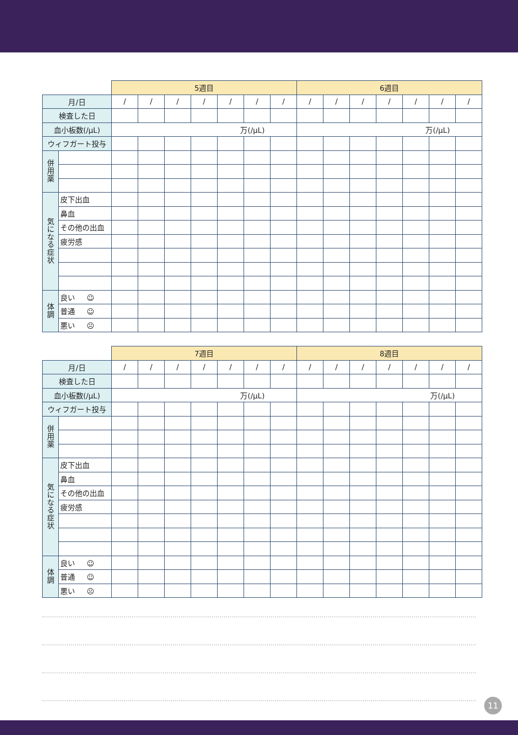| | | 5週目 | | | | | | | 6週目 | | | | | | |
| --- | --- | --- | --- | --- | --- | --- | --- | --- | --- | --- | --- | --- | --- | --- | --- |
| 月/日 | | / | / | / | / | / | / | / | / | / | / | / | / | / | / |
| 検査した日 | | | | | | | | | | | | | | | |
| 血小板数(/μL) | | 万(/μL) | | | | | | | 万(/μL) | | | | | | |
| ウィフガート投与 | | | | | | | | | | | | | | | |
| 併 用 薬 | | | | | | | | | | | | | | | |
| 気 に な る 症 状 | 皮下出血 | | | | | | | | | | | | | | |
| | 鼻血 | | | | | | | | | | | | | | |
| | その他の出血 | | | | | | | | | | | | | | |
| | 疲労感 | | | | | | | | | | | | | | |
| 体 調 | 良い ☺ | | | | | | | | | | | | | | |
| | 普通 ☺ | | | | | | | | | | | | | | |
| | 悪い ☹ | | | | | | | | | | | | | | |
| | | 7週目 | | | | | | | 8週目 | | | | | | |
| --- | --- | --- | --- | --- | --- | --- | --- | --- | --- | --- | --- | --- | --- | --- | --- |
| 月/日 | | / | / | / | / | / | / | / | / | / | / | / | / | / | / |
| 検査した日 | | | | | | | | | | | | | | | |
| 血小板数(/μL) | | 万(/μL) | | | | | | | 万(/μL) | | | | | | |
| ウィフガート投与 | | | | | | | | | | | | | | | |
| 併 用 薬 | | | | | | | | | | | | | | | |
| 気 に な る 症 状 | 皮下出血 | | | | | | | | | | | | | | |
| | 鼻血 | | | | | | | | | | | | | | |
| | その他の出血 | | | | | | | | | | | | | | |
| | 疲労感 | | | | | | | | | | | | | | |
| 体 調 | 良い ☺ | | | | | | | | | | | | | | |
| | 普通 ☺ | | | | | | | | | | | | | | |
| | 悪い ☹ | | | | | | | | | | | | | | |
11